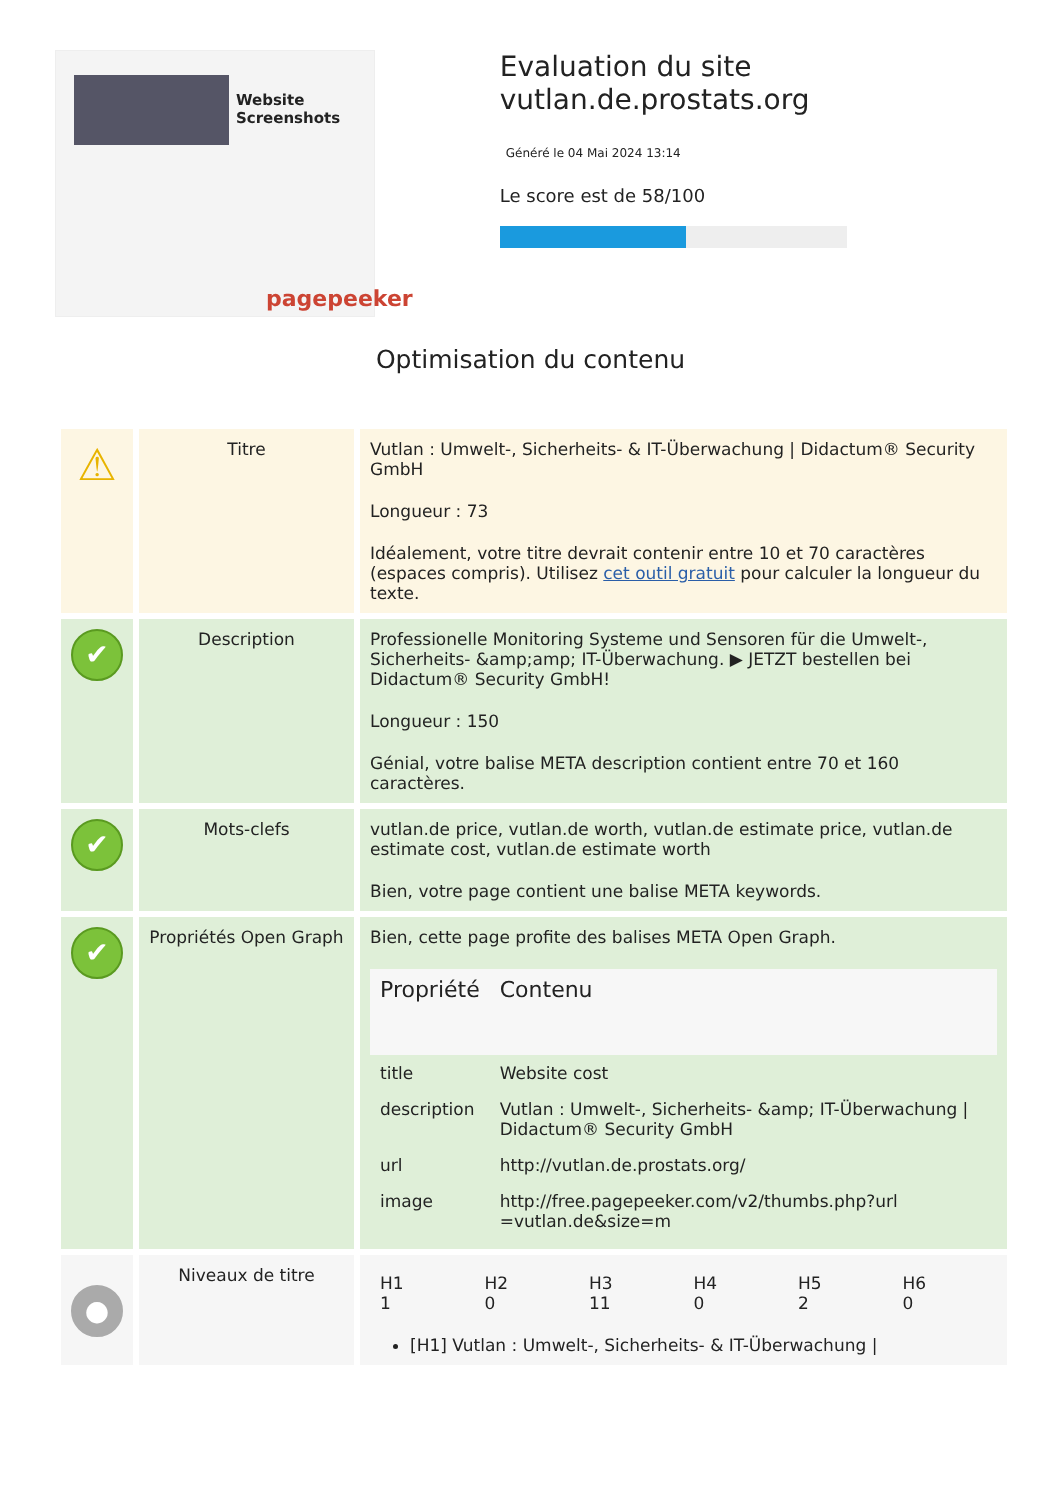Website Screenshots
pagepeeker
Evaluation du site vutlan.de.prostats.org
Généré le 04 Mai 2024 13:14
Le score est de 58/100
Optimisation du contenu
| ⚠ | Titre | Vutlan : Umwelt-, Sicherheits- & IT-Überwachung / Didactum® Security GmbH Longueur : 73 Idéalement, votre titre devrait contenir entre 10 et 70 caractères (espaces compris). Utilisez cet outil gratuit pour calculer la longueur du texte. |
| ✔ | Description | Professionelle Monitoring Systeme und Sensoren für die Umwelt-, Sicherheits- &amp;amp; IT-Überwachung. ▶ JETZT bestellen bei Didactum® Security GmbH! Longueur : 150 Génial, votre balise META description contient entre 70 et 160 caractères. |
| ✔ | Mots-clefs | vutlan.de price, vutlan.de worth, vutlan.de estimate price, vutlan.de estimate cost, vutlan.de estimate worth Bien, votre page contient une balise META keywords. |
| ✔ | Propriétés Open Graph | Bien, cette page profite des balises META Open Graph. / Propriété / Contenu / / --- / --- / / title / Website cost / / description / Vutlan : Umwelt-, Sicherheits- &amp; IT-Überwachung / Didactum® Security GmbH / / url / http://vutlan.de.prostats.org/ / / image / http://free.pagepeeker.com/v2/thumbs.php?url =vutlan.de&size=m / |
| ● | Niveaux de titre | / H1 1 / H2 0 / H3 11 / H4 0 / H5 2 / H6 0 / [H1] Vutlan : Umwelt-, Sicherheits- & IT-Überwachung / |